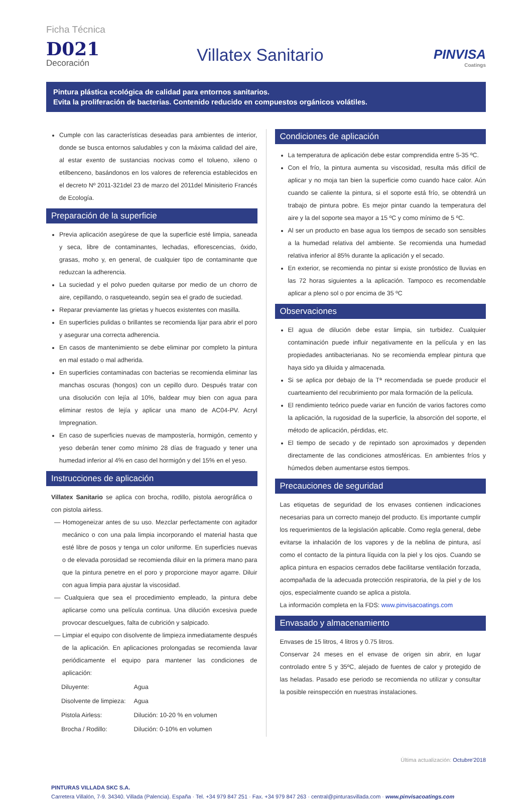Ficha Técnica
D021
Decoración
Villatex Sanitario
PINVISA
Coatings
Pintura plástica ecológica de calidad para entornos sanitarios.
Evita la proliferación de bacterias. Contenido reducido en compuestos orgánicos volátiles.
Cumple con las características deseadas para ambientes de interior, donde se busca entornos saludables y con la máxima calidad del aire, al estar exento de sustancias nocivas como el tolueno, xileno o etilbenceno, basándonos en los valores de referencia establecidos en el decreto Nº 2011-321del 23 de marzo del 2011del Minisiterio Francés de Ecología.
Preparación de la superficie
Previa aplicación asegúrese de que la superficie esté limpia, saneada y seca, libre de contaminantes, lechadas, eflorescencias, óxido, grasas, moho y, en general, de cualquier tipo de contaminante que reduzcan la adherencia.
La suciedad y el polvo pueden quitarse por medio de un chorro de aire, cepillando, o rasqueteando, según sea el grado de suciedad.
Reparar previamente las grietas y huecos existentes con masilla.
En superficies pulidas o brillantes se recomienda lijar para abrir el poro y asegurar una correcta adherencia.
En casos de mantenimiento se debe eliminar por completo la pintura en mal estado o mal adherida.
En superficies contaminadas con bacterias se recomienda eliminar las manchas oscuras (hongos) con un cepillo duro. Después tratar con una disolución con lejía al 10%, baldear muy bien con agua para eliminar restos de lejía y aplicar una mano de AC04-PV. Acryl Impregnation.
En caso de superficies nuevas de mampostería, hormigón, cemento y yeso deberán tener como mínimo 28 días de fraguado y tener una humedad inferior al 4% en caso del hormigón y del 15% en el yeso.
Instrucciones de aplicación
Villatex Sanitario se aplica con brocha, rodillo, pistola aerográfica o con pistola airless.
— Homogeneizar antes de su uso. Mezclar perfectamente con agitador mecánico o con una pala limpia incorporando el material hasta que esté libre de posos y tenga un color uniforme. En superficies nuevas o de elevada porosidad se recomienda diluir en la primera mano para que la pintura penetre en el poro y proporcione mayor agarre. Diluir con agua limpia para ajustar la viscosidad.
— Cualquiera que sea el procedimiento empleado, la pintura debe aplicarse como una película continua. Una dilución excesiva puede provocar descuelgues, falta de cubrición y salpicado.
— Limpiar el equipo con disolvente de limpieza inmediatamente después de la aplicación. En aplicaciones prolongadas se recomienda lavar periódicamente el equipo para mantener las condiciones de aplicación:
| Diluyente: | Agua |
| Disolvente de limpieza: | Agua |
| Pistola Airless: | Dilución: 10-20 % en volumen |
| Brocha / Rodillo: | Dilución: 0-10% en volumen |
Condiciones de aplicación
La temperatura de aplicación debe estar comprendida entre 5-35 ºC.
Con el frío, la pintura aumenta su viscosidad, resulta más difícil de aplicar y no moja tan bien la superficie como cuando hace calor. Aún cuando se caliente la pintura, si el soporte está frío, se obtendrá un trabajo de pintura pobre. Es mejor pintar cuando la temperatura del aire y la del soporte sea mayor a 15 ºC y como mínimo de 5 ºC.
Al ser un producto en base agua los tiempos de secado son sensibles a la humedad relativa del ambiente. Se recomienda una humedad relativa inferior al 85% durante la aplicación y el secado.
En exterior, se recomienda no pintar si existe pronóstico de lluvias en las 72 horas siguientes a la aplicación. Tampoco es recomendable aplicar a pleno sol o por encima de 35 ºC
Observaciones
El agua de dilución debe estar limpia, sin turbidez. Cualquier contaminación puede influir negativamente en la película y en las propiedades antibacterianas. No se recomienda emplear pintura que haya sido ya diluida y almacenada.
Si se aplica por debajo de la Tª recomendada se puede producir el cuarteamiento del recubrimiento por mala formación de la película.
El rendimiento teórico puede variar en función de varios factores como la aplicación, la rugosidad de la superficie, la absorción del soporte, el método de aplicación, pérdidas, etc.
El tiempo de secado y de repintado son aproximados y dependen directamente de las condiciones atmosféricas. En ambientes fríos y húmedos deben aumentarse estos tiempos.
Precauciones de seguridad
Las etiquetas de seguridad de los envases contienen indicaciones necesarias para un correcto manejo del producto. Es importante cumplir los requerimientos de la legislación aplicable. Como regla general, debe evitarse la inhalación de los vapores y de la neblina de pintura, así como el contacto de la pintura líquida con la piel y los ojos. Cuando se aplica pintura en espacios cerrados debe facilitarse ventilación forzada, acompañada de la adecuada protección respiratoria, de la piel y de los ojos, especialmente cuando se aplica a pistola.
La información completa en la FDS: www.pinvisacoatings.com
Envasado y almacenamiento
Envases de 15 litros, 4 litros y 0.75 litros.
Conservar 24 meses en el envase de origen sin abrir, en lugar controlado entre 5 y 35ºC, alejado de fuentes de calor y protegido de las heladas. Pasado ese periodo se recomienda no utilizar y consultar la posible reinspección en nuestras instalaciones.
Última actualización: Octubre'2018
PINTURAS VILLADA SKC S.A.
Carretera Villalón, 7-9. 34340. Villada (Palencia). España · Tel. +34 979 847 251 · Fax. +34 979 847 263 · central@pinturasvillada.com · www.pinvisacoatings.com